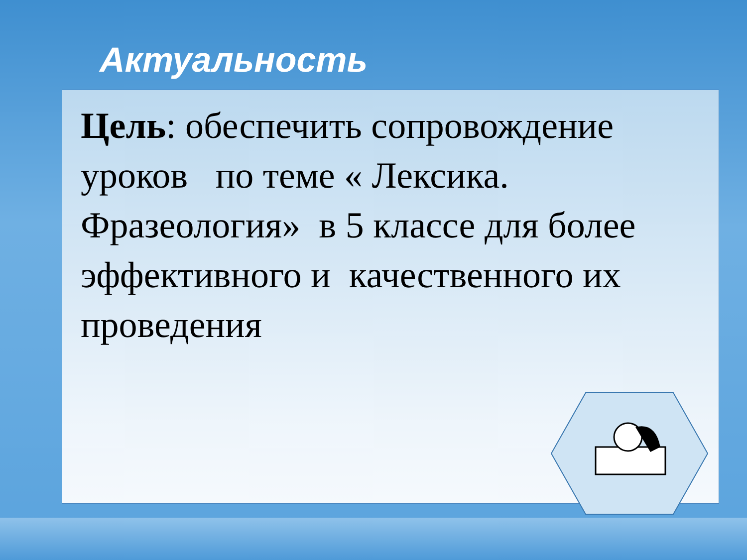Актуальность
Цель: обеспечить сопровождение уроков по теме « Лексика. Фразеология» в 5 классе для более эффективного и качественного их проведения